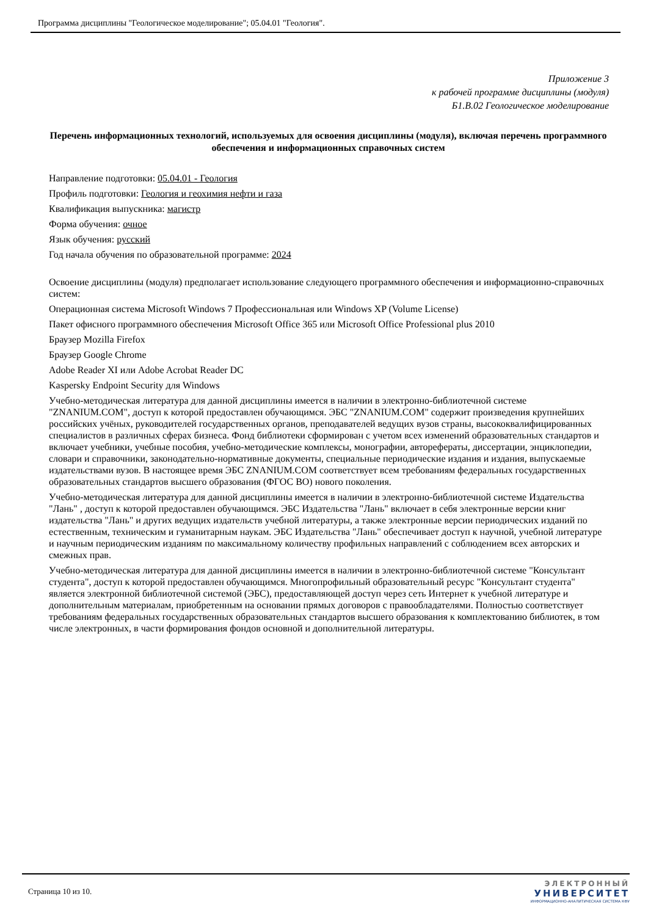Программа дисциплины "Геологическое моделирование"; 05.04.01 "Геология".
Приложение 3
к рабочей программе дисциплины (модуля)
Б1.В.02 Геологическое моделирование
Перечень информационных технологий, используемых для освоения дисциплины (модуля), включая перечень программного обеспечения и информационных справочных систем
Направление подготовки: 05.04.01 - Геология
Профиль подготовки: Геология и геохимия нефти и газа
Квалификация выпускника: магистр
Форма обучения: очное
Язык обучения: русский
Год начала обучения по образовательной программе: 2024
Освоение дисциплины (модуля) предполагает использование следующего программного обеспечения и информационно-справочных систем:
Операционная система Microsoft Windows 7 Профессиональная или Windows XP (Volume License)
Пакет офисного программного обеспечения Microsoft Office 365 или Microsoft Office Professional plus 2010
Браузер Mozilla Firefox
Браузер Google Chrome
Adobe Reader XI или Adobe Acrobat Reader DC
Kaspersky Endpoint Security для Windows
Учебно-методическая литература для данной дисциплины имеется в наличии в электронно-библиотечной системе "ZNANIUM.COM", доступ к которой предоставлен обучающимся. ЭБС "ZNANIUM.COM" содержит произведения крупнейших российских учёных, руководителей государственных органов, преподавателей ведущих вузов страны, высококвалифицированных специалистов в различных сферах бизнеса. Фонд библиотеки сформирован с учетом всех изменений образовательных стандартов и включает учебники, учебные пособия, учебно-методические комплексы, монографии, авторефераты, диссертации, энциклопедии, словари и справочники, законодательно-нормативные документы, специальные периодические издания и издания, выпускаемые издательствами вузов. В настоящее время ЭБС ZNANIUM.COM соответствует всем требованиям федеральных государственных образовательных стандартов высшего образования (ФГОС ВО) нового поколения.
Учебно-методическая литература для данной дисциплины имеется в наличии в электронно-библиотечной системе Издательства "Лань" , доступ к которой предоставлен обучающимся. ЭБС Издательства "Лань" включает в себя электронные версии книг издательства "Лань" и других ведущих издательств учебной литературы, а также электронные версии периодических изданий по естественным, техническим и гуманитарным наукам. ЭБС Издательства "Лань" обеспечивает доступ к научной, учебной литературе и научным периодическим изданиям по максимальному количеству профильных направлений с соблюдением всех авторских и смежных прав.
Учебно-методическая литература для данной дисциплины имеется в наличии в электронно-библиотечной системе "Консультант студента", доступ к которой предоставлен обучающимся. Многопрофильный образовательный ресурс "Консультант студента" является электронной библиотечной системой (ЭБС), предоставляющей доступ через сеть Интернет к учебной литературе и дополнительным материалам, приобретенным на основании прямых договоров с правообладателями. Полностью соответствует требованиям федеральных государственных образовательных стандартов высшего образования к комплектованию библиотек, в том числе электронных, в части формирования фондов основной и дополнительной литературы.
Страница 10 из 10.
ЭЛЕКТРОННЫЙ
УНИВЕРСИТЕТ
ИНФОРМАЦИОННО-АНАЛИТИЧЕСКАЯ СИСТЕМА КФУ